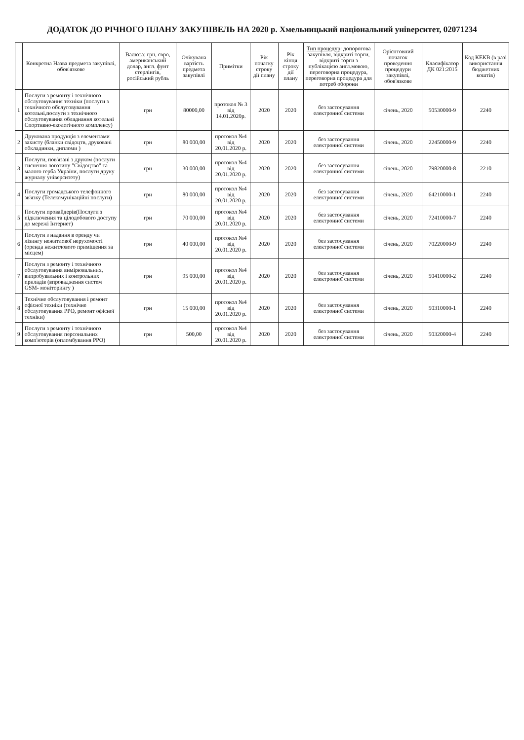ДОДАТОК ДО РІЧНОГО ПЛАНУ ЗАКУПІВЕЛЬ НА 2020 р. Хмельницький національний університет, 02071234
| | Конкретна Назва предмета закупівлі, обов'язкове | Валюта : грн, євро, американський долар, англ. фунт стерлінгів, російський рубль | Очікувана вартість предмета закупівлі | Примітки | Рік початку строку дії плану | Рік кінця строку дії плану | Тип процедур : допорогова закупівля, відкриті торги, відкриті торги з публікацією англ.мовою, переговорна процедура, переговорна процедура для потреб оборони | Орієнтовний початок проведення процедури закупівлі, обов'язкове | Класифікатор ДК 021:2015 | Код КЕКВ (в разі використання бюджетних коштів) |
| --- | --- | --- | --- | --- | --- | --- | --- | --- | --- | --- |
| 1 | Послуги з ремонту і технічного обслуговування техніки (послуги з технічного обслуговування котельні,послуги з технічного обслуговування обладнання котельні Спортивно-екологічного комплексу) | грн | 80000,00 | протокол № 3 від 14.01.2020р. | 2020 | 2020 | без застосування електронної системи | січень, 2020 | 50530000-9 | 2240 |
| 2 | Друкована продукція з елементами захисту (бланки свідоцтв, друковані обкладинки, дипломи ) | грн | 80 000,00 | протокол №4 від 20.01.2020 р. | 2020 | 2020 | без застосування електронної системи | січень, 2020 | 22450000-9 | 2240 |
| 3 | Послуги, пов'язані з друком (послуги тиснення логотипу "Свідоцтво" та малого герба України, послуги друку журналу університету) | грн | 30 000,00 | протокол №4 від 20.01.2020 р. | 2020 | 2020 | без застосування електронної системи | січень, 2020 | 79820000-8 | 2210 |
| 4 | Послуги громадського телефонного зв'язку (Телекомунікаційні послуги) | грн | 80 000,00 | протокол №4 від 20.01.2020 р. | 2020 | 2020 | без застосування електронної системи | січень, 2020 | 64210000-1 | 2240 |
| 5 | Послуги провайдерів(Послуги з підключення та цілодобового доступу до мережі Інтернет) | грн | 70 000,00 | протокол №4 від 20.01.2020 р. | 2020 | 2020 | без застосування електронної системи | січень, 2020 | 72410000-7 | 2240 |
| 6 | Послуги з надання в оренду чи лізингу нежитлової нерухомості (оренда нежитлового приміщення за місцем) | грн | 40 000,00 | протокол №4 від 20.01.2020 р. | 2020 | 2020 | без застосування електронної системи | січень, 2020 | 70220000-9 | 2240 |
| 7 | Послуги з ремонту і технічного обслуговування вимірювальних, випробувальних і контрольних приладів (впровадження систем GSM- моніторингу ) | грн | 95 000,00 | протокол №4 від 20.01.2020 р. | 2020 | 2020 | без застосування електронної системи | січень, 2020 | 50410000-2 | 2240 |
| 8 | Технічне обслуговування і ремонт офісної техніки (технічне обслуговування РРО, ремонт офісної техніки) | грн | 15 000,00 | протокол №4 від 20.01.2020 р. | 2020 | 2020 | без застосування електронної системи | січень, 2020 | 50310000-1 | 2240 |
| 9 | Послуги з ремонту і технічного обслуговування персональних комп'ютерів (опломбування РРО) | грн | 500,00 | протокол №4 від 20.01.2020 р. | 2020 | 2020 | без застосування електронної системи | січень, 2020 | 50320000-4 | 2240 |